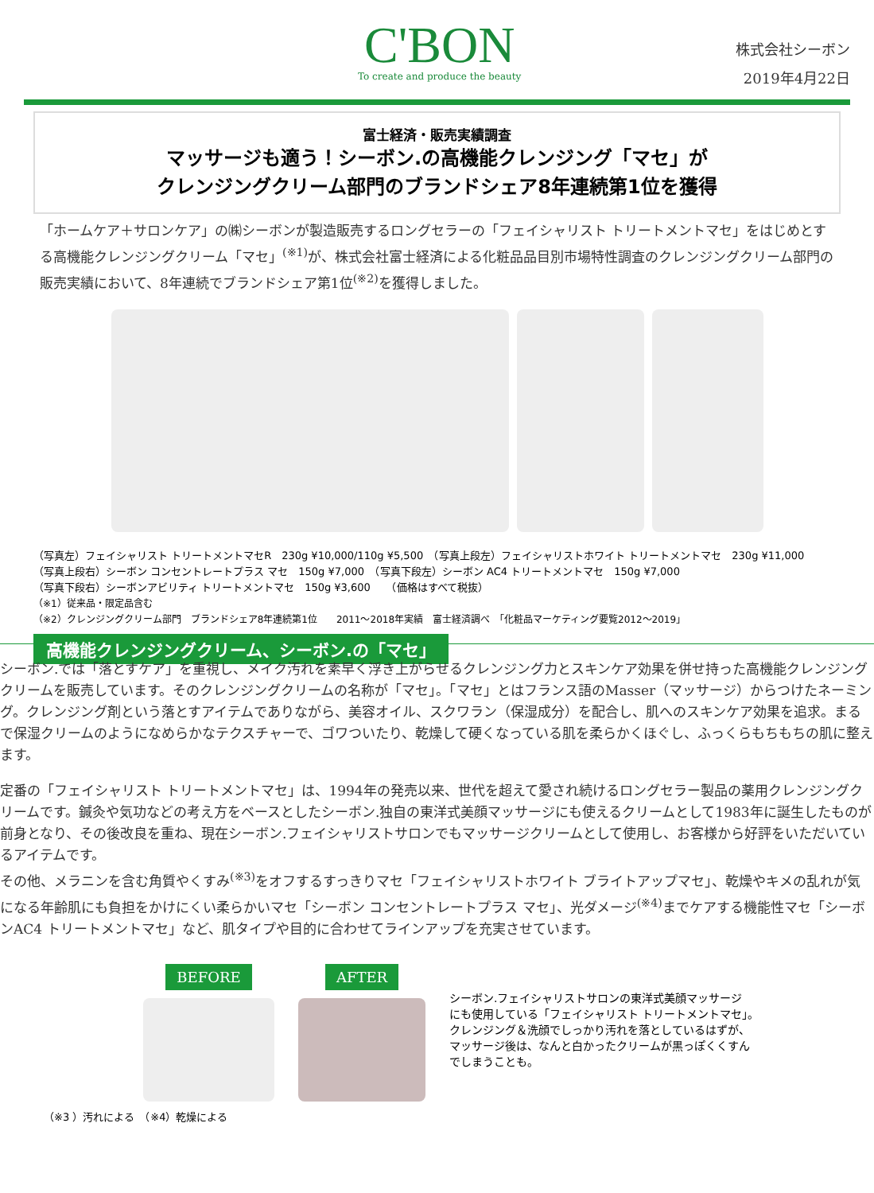C'BON
To create and produce the beauty
株式会社シーボン
2019年4月22日
富士経済・販売実績調査
マッサージも適う！シーボン.の高機能クレンジング「マセ」が
クレンジングクリーム部門のブランドシェア8年連続第1位を獲得
「ホームケア＋サロンケア」の㈱シーボンが製造販売するロングセラーの「フェイシャリスト トリートメントマセ」をはじめとする高機能クレンジングクリーム「マセ」<sup>(※1)</sup>が、株式会社富士経済による化粧品品目別市場特性調査のクレンジングクリーム部門の販売実績において、8年連続でブランドシェア第1位<sup>(※2)</sup>を獲得しました。
（写真左）フェイシャリスト トリートメントマセR　230g ¥10,000/110g ¥5,500　（写真上段左）フェイシャリストホワイト トリートメントマセ　230g ¥11,000
（写真上段右）シーボン コンセントレートプラス マセ　150g ¥7,000　（写真下段左）シーボン AC4 トリートメントマセ　150g ¥7,000
（写真下段右）シーボンアビリティ トリートメントマセ　150g ¥3,600　　（価格はすべて税抜）
（※1）従来品・限定品含む
（※2）クレンジングクリーム部門　ブランドシェア8年連続第1位　　2011～2018年実績　富士経済調べ　「化粧品マーケティング要覧2012～2019」
高機能クレンジングクリーム、シーボン.の「マセ」
シーボン.では「落とすケア」を重視し、メイク汚れを素早く浮き上がらせるクレンジング力とスキンケア効果を併せ持った高機能クレンジングクリームを販売しています。そのクレンジングクリームの名称が「マセ」。「マセ」とはフランス語のMasser（マッサージ）からつけたネーミング。クレンジング剤という落とすアイテムでありながら、美容オイル、スクワラン（保湿成分）を配合し、肌へのスキンケア効果を追求。まるで保湿クリームのようになめらかなテクスチャーで、ゴワついたり、乾燥して硬くなっている肌を柔らかくほぐし、ふっくらもちもちの肌に整えます。
定番の「フェイシャリスト トリートメントマセ」は、1994年の発売以来、世代を超えて愛され続けるロングセラー製品の薬用クレンジングクリームです。鍼灸や気功などの考え方をベースとしたシーボン.独自の東洋式美顔マッサージにも使えるクリームとして1983年に誕生したものが前身となり、その後改良を重ね、現在シーボン.フェイシャリストサロンでもマッサージクリームとして使用し、お客様から好評をいただいているアイテムです。
その他、メラニンを含む角質やくすみ<sup>(※3)</sup>をオフするすっきりマセ「フェイシャリストホワイト ブライトアップマセ」、乾燥やキメの乱れが気になる年齢肌にも負担をかけにくい柔らかいマセ「シーボン コンセントレートプラス マセ」、光ダメージ<sup>(※4)</sup>までケアする機能性マセ「シーボンAC4 トリートメントマセ」など、肌タイプや目的に合わせてラインアップを充実させています。
BEFORE
AFTER
シーボン.フェイシャリストサロンの東洋式美顔マッサージ
にも使用している「フェイシャリスト トリートメントマセ」。
クレンジング＆洗顔でしっかり汚れを落としているはずが、
マッサージ後は、なんと白かったクリームが黒っぽくくすん
でしまうことも。
（※3 ）汚れによる　（※4）乾燥による